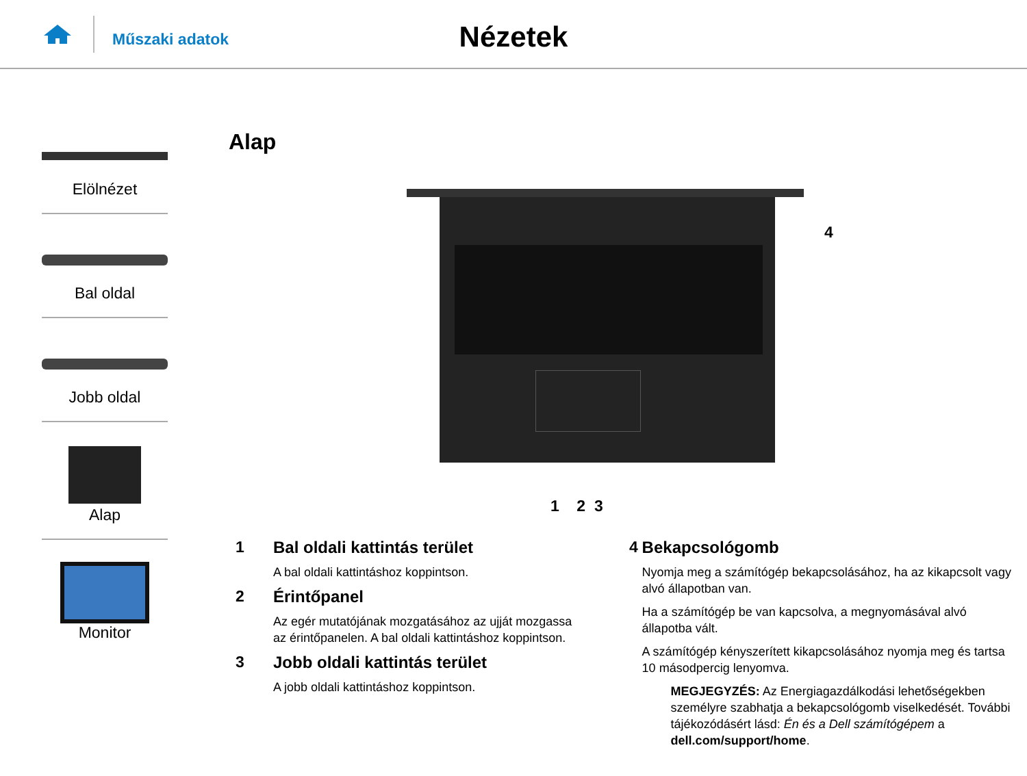Műszaki adatok
Nézetek
Elölnézet
Bal oldal
Jobb oldal
Alap
Monitor
Alap
4
1 2 3
1 Bal oldali kattintás terület
A bal oldali kattintáshoz koppintson.
2 Érintőpanel
Az egér mutatójának mozgatásához az ujját mozgassa
az érintőpanelen. A bal oldali kattintáshoz koppintson.
3 Jobb oldali kattintás terület
A jobb oldali kattintáshoz koppintson.
4 Bekapcsológomb
Nyomja meg a számítógép bekapcsolásához, ha az kikapcsolt vagy alvó állapotban van.
Ha a számítógép be van kapcsolva, a megnyomásával alvó állapotba vált.
A számítógép kényszerített kikapcsolásához nyomja meg és tartsa 10 másodpercig lenyomva.
MEGJEGYZÉS: Az Energiagazdálkodási lehetőségekben személyre szabhatja a bekapcsológomb viselkedését. További tájékozódásért lásd: Én és a Dell számítógépem a dell.com/support/home.